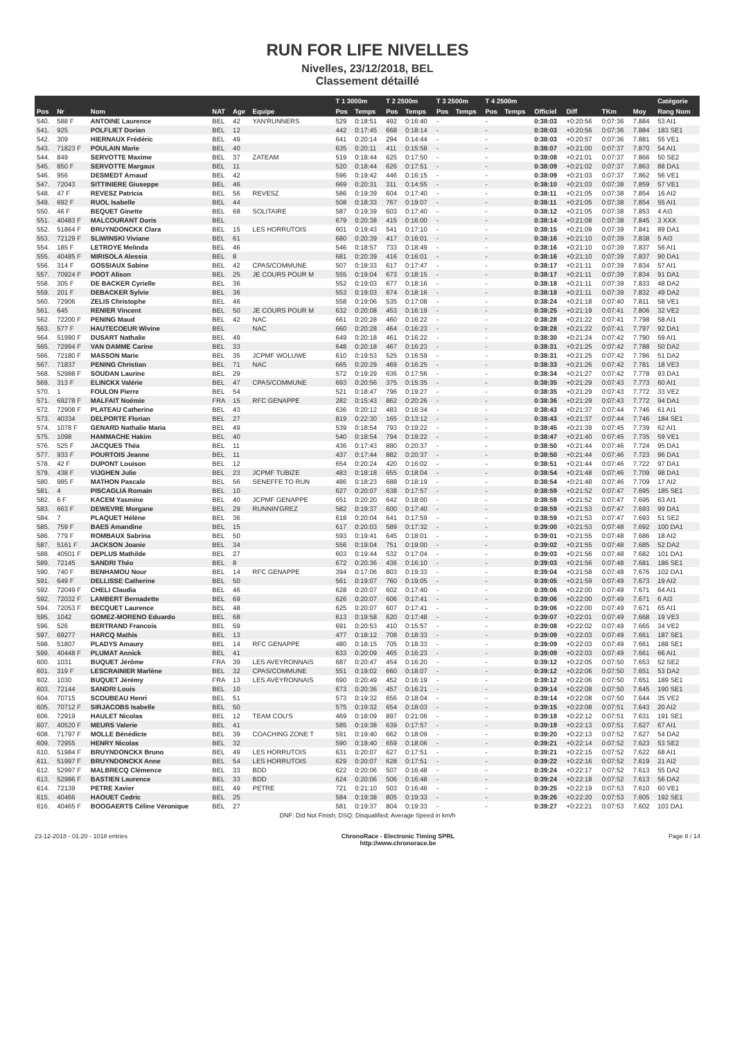RUN FOR LIFE NIVELLES
Nivelles, 23/12/2018, BEL
Classement détaillé
| | | | | | | | T 1 3000m | | T 2 2500m | | T 3 2500m | | T 4 2500m | | | | | | Catégorie |
| --- | --- | --- | --- | --- | --- | --- | --- | --- | --- | --- | --- | --- | --- | --- | --- | --- | --- | --- | --- |
| Pos | Nr | Nom | NAT | Age | Equipe | | Pos | Temps | Pos | Temps | Pos | Temps | Pos | Temps | Officiel | Diff | TKm | Moy | Rang Nom |
| 540. | 588 F | ANTOINE Laurence | BEL | 42 | YAN'RUNNERS | | 529 | 0:18:51 | 492 | 0:16:40 | - | | - | | 0:38:03 | +0:20:56 | 0:07:36 | 7.884 | 53 AI1 |
| 541. | 925 | POLFLIET Dorian | BEL | 12 | | | 442 | 0:17:45 | 668 | 0:18:14 | - | | - | | 0:38:03 | +0:20:56 | 0:07:36 | 7.884 | 183 SE1 |
| 542. | 309 | HIERNAUX Frédéric | BEL | 49 | | | 641 | 0:20:14 | 294 | 0:14:44 | - | | - | | 0:38:03 | +0:20:57 | 0:07:36 | 7.881 | 55 VE1 |
| 543. | 71823 F | POULAIN Marie | BEL | 40 | | | 635 | 0:20:11 | 411 | 0:15:58 | - | | - | | 0:38:07 | +0:21:00 | 0:07:37 | 7.870 | 54 AI1 |
| 544. | 849 | SERVOTTE Maxime | BEL | 37 | ZATEAM | | 519 | 0:18:44 | 625 | 0:17:50 | - | | - | | 0:38:08 | +0:21:01 | 0:07:37 | 7.866 | 50 SE2 |
| 545. | 850 F | SERVOTTE Margaux | BEL | 11 | | | 520 | 0:18:44 | 626 | 0:17:51 | - | | - | | 0:38:09 | +0:21:02 | 0:07:37 | 7.863 | 88 DA1 |
| 546. | 956 | DESMEDT Arnaud | BEL | 42 | | | 596 | 0:19:42 | 446 | 0:16:15 | - | | - | | 0:38:09 | +0:21:03 | 0:07:37 | 7.862 | 56 VE1 |
| 547. | 72043 | SITTINIERE Giuseppe | BEL | 46 | | | 669 | 0:20:31 | 311 | 0:14:55 | - | | - | | 0:38:10 | +0:21:03 | 0:07:38 | 7.859 | 57 VE1 |
| 548. | 47 F | REVESZ Patricia | BEL | 56 | REVESZ | | 586 | 0:19:39 | 604 | 0:17:40 | - | | - | | 0:38:11 | +0:21:05 | 0:07:38 | 7.854 | 16 AI2 |
| 549. | 692 F | RUOL Isabelle | BEL | 44 | | | 508 | 0:18:33 | 767 | 0:19:07 | - | | - | | 0:38:11 | +0:21:05 | 0:07:38 | 7.854 | 55 AI1 |
| 550. | 46 F | BEQUET Ginette | BEL | 68 | SOLITAIRE | | 587 | 0:19:39 | 603 | 0:17:40 | - | | - | | 0:38:12 | +0:21:05 | 0:07:38 | 7.853 | 4 AI3 |
| 551. | 40483 F | MALCOURANT Doris | BEL | | | | 679 | 0:20:38 | 415 | 0:16:00 | - | | - | | 0:38:14 | +0:21:08 | 0:07:38 | 7.845 | 3 XXX |
| 552. | 51864 F | BRUYNDONCKX Clara | BEL | 15 | LES HORRUTOIS | | 601 | 0:19:43 | 541 | 0:17:10 | - | | - | | 0:38:15 | +0:21:09 | 0:07:39 | 7.841 | 89 DA1 |
| 553. | 72129 F | SLIWINSKI Viviane | BEL | 61 | | | 680 | 0:20:39 | 417 | 0:16:01 | - | | - | | 0:38:16 | +0:21:10 | 0:07:39 | 7.838 | 5 AI3 |
| 554. | 185 F | LETROYE Melinda | BEL | 46 | | | 546 | 0:18:57 | 733 | 0:18:49 | - | | - | | 0:38:16 | +0:21:10 | 0:07:39 | 7.837 | 56 AI1 |
| 555. | 40485 F | MIRISOLA Alessia | BEL | 8 | | | 681 | 0:20:39 | 416 | 0:16:01 | - | | - | | 0:38:16 | +0:21:10 | 0:07:39 | 7.837 | 90 DA1 |
| 556. | 314 F | GOSSIAUX Sabine | BEL | 42 | CPAS/COMMUNE | | 507 | 0:18:33 | 617 | 0:17:47 | - | | - | | 0:38:17 | +0:21:11 | 0:07:39 | 7.834 | 57 AI1 |
| 557. | 70924 F | POOT Alison | BEL | 25 | JE COURS POUR M | | 555 | 0:19:04 | 673 | 0:18:15 | - | | - | | 0:38:17 | +0:21:11 | 0:07:39 | 7.834 | 91 DA1 |
| 558. | 305 F | DE BACKER Cyrielle | BEL | 36 | | | 552 | 0:19:03 | 677 | 0:18:16 | - | | - | | 0:38:18 | +0:21:11 | 0:07:39 | 7.833 | 48 DA2 |
| 559. | 201 F | DEBACKER Sylvie | BEL | 36 | | | 553 | 0:19:03 | 674 | 0:18:16 | - | | - | | 0:38:18 | +0:21:11 | 0:07:39 | 7.832 | 49 DA2 |
| 560. | 72906 | ZELIS Christophe | BEL | 46 | | | 558 | 0:19:06 | 535 | 0:17:08 | - | | - | | 0:38:24 | +0:21:18 | 0:07:40 | 7.811 | 58 VE1 |
| 561. | 645 | RENIER Vincent | BEL | 50 | JE COURS POUR M | | 632 | 0:20:08 | 453 | 0:16:19 | - | | - | | 0:38:25 | +0:21:19 | 0:07:41 | 7.806 | 32 VE2 |
| 562. | 72200 F | PENING Maud | BEL | 42 | NAC | | 661 | 0:20:28 | 460 | 0:16:22 | - | | - | | 0:38:28 | +0:21:22 | 0:07:41 | 7.798 | 58 AI1 |
| 563. | 577 F | HAUTECOEUR Wivine | BEL | | NAC | | 660 | 0:20:28 | 464 | 0:16:23 | - | | - | | 0:38:28 | +0:21:22 | 0:07:41 | 7.797 | 92 DA1 |
| 564. | 51990 F | DUSART Nathalie | BEL | 49 | | | 649 | 0:20:18 | 461 | 0:16:22 | - | | - | | 0:38:30 | +0:21:24 | 0:07:42 | 7.790 | 59 AI1 |
| 565. | 72994 F | VAN DAMME Carine | BEL | 33 | | | 648 | 0:20:18 | 467 | 0:16:23 | - | | - | | 0:38:31 | +0:21:25 | 0:07:42 | 7.788 | 50 DA2 |
| 566. | 72180 F | MASSON Marie | BEL | 35 | JCPMF WOLUWE | | 610 | 0:19:53 | 525 | 0:16:59 | - | | - | | 0:38:31 | +0:21:25 | 0:07:42 | 7.786 | 51 DA2 |
| 567. | 71837 | PENING Christian | BEL | 71 | NAC | | 665 | 0:20:29 | 469 | 0:16:25 | - | | - | | 0:38:33 | +0:21:26 | 0:07:42 | 7.781 | 18 VE3 |
| 568. | 52988 F | SOUDAN Laurine | BEL | 29 | | | 572 | 0:19:29 | 636 | 0:17:56 | - | | - | | 0:38:34 | +0:21:27 | 0:07:42 | 7.778 | 93 DA1 |
| 569. | 313 F | ELINCKX Valérie | BEL | 47 | CPAS/COMMUNE | | 693 | 0:20:56 | 375 | 0:15:35 | - | | - | | 0:38:35 | +0:21:29 | 0:07:43 | 7.773 | 60 AI1 |
| 570. | 1 | FOULON Pierre | BEL | 54 | | | 521 | 0:18:47 | 796 | 0:19:27 | - | | - | | 0:38:35 | +0:21:29 | 0:07:43 | 7.772 | 33 VE2 |
| 571. | 69278 F | MALFAIT Noémie | FRA | 15 | RFC GENAPPE | | 282 | 0:15:43 | 862 | 0:20:26 | - | | - | | 0:38:36 | +0:21:29 | 0:07:43 | 7.772 | 94 DA1 |
| 572. | 72908 F | PLATEAU Catherine | BEL | 43 | | | 636 | 0:20:12 | 483 | 0:16:34 | - | | - | | 0:38:43 | +0:21:37 | 0:07:44 | 7.746 | 61 AI1 |
| 573. | 40334 | DELPORTE Florian | BEL | 27 | | | 819 | 0:22:30 | 165 | 0:13:12 | - | | - | | 0:38:43 | +0:21:37 | 0:07:44 | 7.746 | 184 SE1 |
| 574. | 1078 F | GENARD Nathalie Maria | BEL | 49 | | | 539 | 0:18:54 | 793 | 0:19:22 | - | | - | | 0:38:45 | +0:21:39 | 0:07:45 | 7.739 | 62 AI1 |
| 575. | 1098 | HAMMACHE Hakim | BEL | 40 | | | 540 | 0:18:54 | 794 | 0:19:22 | - | | - | | 0:38:47 | +0:21:40 | 0:07:45 | 7.735 | 59 VE1 |
| 576. | 525 F | JACQUES Théa | BEL | 11 | | | 436 | 0:17:43 | 880 | 0:20:37 | - | | - | | 0:38:50 | +0:21:44 | 0:07:46 | 7.724 | 95 DA1 |
| 577. | 933 F | POURTOIS Jeanne | BEL | 11 | | | 437 | 0:17:44 | 882 | 0:20:37 | - | | - | | 0:38:50 | +0:21:44 | 0:07:46 | 7.723 | 96 DA1 |
| 578. | 42 F | DUPONT Louison | BEL | 12 | | | 654 | 0:20:24 | 420 | 0:16:02 | - | | - | | 0:38:51 | +0:21:44 | 0:07:46 | 7.722 | 97 DA1 |
| 579. | 438 F | VIJGHEN Julie | BEL | 23 | JCPMF TUBIZE | | 483 | 0:18:18 | 655 | 0:18:04 | - | | - | | 0:38:54 | +0:21:48 | 0:07:46 | 7.709 | 98 DA1 |
| 580. | 985 F | MATHON Pascale | BEL | 56 | SENEFFE TO RUN | | 486 | 0:18:23 | 688 | 0:18:19 | - | | - | | 0:38:54 | +0:21:48 | 0:07:46 | 7.709 | 17 AI2 |
| 581. | 4 | PISCAGLIA Romain | BEL | 10 | | | 627 | 0:20:07 | 638 | 0:17:57 | - | | - | | 0:38:59 | +0:21:52 | 0:07:47 | 7.695 | 185 SE1 |
| 582. | 6 F | KACEM Yasmine | BEL | 40 | JCPMF GENAPPE | | 651 | 0:20:20 | 642 | 0:18:00 | - | | - | | 0:38:59 | +0:21:52 | 0:07:47 | 7.695 | 63 AI1 |
| 583. | 663 F | DEWEVRE Morgane | BEL | 29 | RUNNIN'GREZ | | 582 | 0:19:37 | 600 | 0:17:40 | - | | - | | 0:38:59 | +0:21:53 | 0:07:47 | 7.693 | 99 DA1 |
| 584. | 7 | PLAQUET Hélène | BEL | 36 | | | 618 | 0:20:04 | 641 | 0:17:59 | - | | - | | 0:38:59 | +0:21:53 | 0:07:47 | 7.693 | 51 SE2 |
| 585. | 759 F | BAES Amandine | BEL | 15 | | | 617 | 0:20:03 | 589 | 0:17:32 | - | | - | | 0:39:00 | +0:21:53 | 0:07:48 | 7.692 | 100 DA1 |
| 586. | 779 F | ROMBAUX Sabrina | BEL | 50 | | | 593 | 0:19:41 | 645 | 0:18:01 | - | | - | | 0:39:01 | +0:21:55 | 0:07:48 | 7.686 | 18 AI2 |
| 587. | 5161 F | JACKSON Joanie | BEL | 34 | | | 556 | 0:19:04 | 751 | 0:19:00 | - | | - | | 0:39:02 | +0:21:55 | 0:07:48 | 7.685 | 52 DA2 |
| 588. | 40501 F | DEPLUS Mathilde | BEL | 27 | | | 603 | 0:19:44 | 532 | 0:17:04 | - | | - | | 0:39:03 | +0:21:56 | 0:07:48 | 7.682 | 101 DA1 |
| 589. | 72145 | SANDRI Théo | BEL | 8 | | | 672 | 0:20:36 | 436 | 0:16:10 | - | | - | | 0:39:03 | +0:21:56 | 0:07:48 | 7.681 | 186 SE1 |
| 590. | 740 F | BENHAMOU Nour | BEL | 14 | RFC GENAPPE | | 394 | 0:17:06 | 803 | 0:19:33 | - | | - | | 0:39:04 | +0:21:58 | 0:07:48 | 7.676 | 102 DA1 |
| 591. | 649 F | DELLISSE Catherine | BEL | 50 | | | 561 | 0:19:07 | 760 | 0:19:05 | - | | - | | 0:39:05 | +0:21:59 | 0:07:49 | 7.673 | 19 AI2 |
| 592. | 72049 F | CHELI Claudia | BEL | 46 | | | 628 | 0:20:07 | 602 | 0:17:40 | - | | - | | 0:39:06 | +0:22:00 | 0:07:49 | 7.671 | 64 AI1 |
| 592. | 72032 F | LAMBERT Bernadette | BEL | 69 | | | 626 | 0:20:07 | 606 | 0:17:41 | - | | - | | 0:39:06 | +0:22:00 | 0:07:49 | 7.671 | 6 AI3 |
| 594. | 72053 F | BECQUET Laurence | BEL | 48 | | | 625 | 0:20:07 | 607 | 0:17:41 | - | | - | | 0:39:06 | +0:22:00 | 0:07:49 | 7.671 | 65 AI1 |
| 595. | 1042 | GOMEZ-MORENO Eduardo | BEL | 68 | | | 613 | 0:19:58 | 620 | 0:17:48 | - | | - | | 0:39:07 | +0:22:01 | 0:07:49 | 7.668 | 19 VE3 |
| 596. | 526 | BERTRAND Francois | BEL | 59 | | | 691 | 0:20:53 | 410 | 0:15:57 | - | | - | | 0:39:08 | +0:22:02 | 0:07:49 | 7.665 | 34 VE2 |
| 597. | 69277 | HARCQ Mathis | BEL | 13 | | | 477 | 0:18:12 | 708 | 0:18:33 | - | | - | | 0:39:09 | +0:22:03 | 0:07:49 | 7.661 | 187 SE1 |
| 598. | 51807 | PLADYS Amaury | BEL | 14 | RFC GENAPPE | | 480 | 0:18:15 | 705 | 0:18:33 | - | | - | | 0:39:09 | +0:22:03 | 0:07:49 | 7.661 | 188 SE1 |
| 599. | 40448 F | PLUMAT Annick | BEL | 41 | | | 633 | 0:20:09 | 465 | 0:16:23 | - | | - | | 0:39:09 | +0:22:03 | 0:07:49 | 7.661 | 66 AI1 |
| 600. | 1031 | BUQUET Jérôme | FRA | 39 | LES AVEYRONNAIS | | 687 | 0:20:47 | 454 | 0:16:20 | - | | - | | 0:39:12 | +0:22:05 | 0:07:50 | 7.653 | 52 SE2 |
| 601. | 319 F | LESCRAINIER Marlène | BEL | 32 | CPAS/COMMUNE | | 551 | 0:19:02 | 660 | 0:18:07 | - | | - | | 0:39:12 | +0:22:06 | 0:07:50 | 7.651 | 53 DA2 |
| 602. | 1030 | BUQUET Jérémy | FRA | 13 | LES AVEYRONNAIS | | 690 | 0:20:49 | 452 | 0:16:19 | - | | - | | 0:39:12 | +0:22:06 | 0:07:50 | 7.651 | 189 SE1 |
| 603. | 72144 | SANDRI Louis | BEL | 10 | | | 673 | 0:20:36 | 457 | 0:16:21 | - | | - | | 0:39:14 | +0:22:08 | 0:07:50 | 7.645 | 190 SE1 |
| 604. | 70715 | SCOUBEAU Henri | BEL | 51 | | | 573 | 0:19:32 | 656 | 0:18:04 | - | | - | | 0:39:14 | +0:22:08 | 0:07:50 | 7.644 | 35 VE2 |
| 605. | 70712 F | SIRJACOBS Isabelle | BEL | 50 | | | 575 | 0:19:32 | 654 | 0:18:03 | - | | - | | 0:39:15 | +0:22:08 | 0:07:51 | 7.643 | 20 AI2 |
| 606. | 72919 | HAULET Nicolas | BEL | 12 | TEAM COU'S | | 469 | 0:18:09 | 897 | 0:21:06 | - | | - | | 0:39:18 | +0:22:12 | 0:07:51 | 7.631 | 191 SE1 |
| 607. | 40520 F | MEURS Valerie | BEL | 41 | | | 585 | 0:19:38 | 639 | 0:17:57 | - | | - | | 0:39:19 | +0:22:13 | 0:07:51 | 7.627 | 67 AI1 |
| 608. | 71797 F | MOLLE Bénédicte | BEL | 39 | COACHING ZONE T | | 591 | 0:19:40 | 662 | 0:18:09 | - | | - | | 0:39:20 | +0:22:13 | 0:07:52 | 7.627 | 54 DA2 |
| 609. | 72955 | HENRY Nicolas | BEL | 32 | | | 590 | 0:19:40 | 659 | 0:18:06 | - | | - | | 0:39:21 | +0:22:14 | 0:07:52 | 7.623 | 53 SE2 |
| 610. | 51984 F | BRUYNDONCKX Bruno | BEL | 49 | LES HORRUTOIS | | 631 | 0:20:07 | 627 | 0:17:51 | - | | - | | 0:39:21 | +0:22:15 | 0:07:52 | 7.622 | 68 AI1 |
| 611. | 51997 F | BRUYNDONCKX Anne | BEL | 54 | LES HORRUTOIS | | 629 | 0:20:07 | 628 | 0:17:51 | - | | - | | 0:39:22 | +0:22:16 | 0:07:52 | 7.619 | 21 AI2 |
| 612. | 52997 F | MALBRECQ Clémence | BEL | 33 | BDD | | 622 | 0:20:06 | 507 | 0:16:48 | - | | - | | 0:39:24 | +0:22:17 | 0:07:52 | 7.613 | 55 DA2 |
| 613. | 52986 F | BASTIEN Laurence | BEL | 33 | BDD | | 624 | 0:20:06 | 506 | 0:16:48 | - | | - | | 0:39:24 | +0:22:18 | 0:07:52 | 7.613 | 56 DA2 |
| 614. | 72139 | PETRE Xavier | BEL | 49 | PETRE | | 721 | 0:21:10 | 503 | 0:16:46 | - | | - | | 0:39:25 | +0:22:19 | 0:07:53 | 7.610 | 60 VE1 |
| 615. | 40466 | HAOUET Cedric | BEL | 25 | | | 584 | 0:19:38 | 805 | 0:19:33 | - | | - | | 0:39:26 | +0:22:20 | 0:07:53 | 7.605 | 192 SE1 |
| 616. | 40465 F | BOOGAERTS Céline Véronique | BEL | 27 | | | 581 | 0:19:37 | 804 | 0:19:33 | - | | - | | 0:39:27 | +0:22:21 | 0:07:53 | 7.602 | 103 DA1 |
DNF: Did Not Finish; DSQ: Disqualified; Average Speed in km/h
23-12-2018 - 01:20 - 1018 entries ChronoRace - Electronic Timing SPRL
http://www.chronorace.be Page 8 / 14